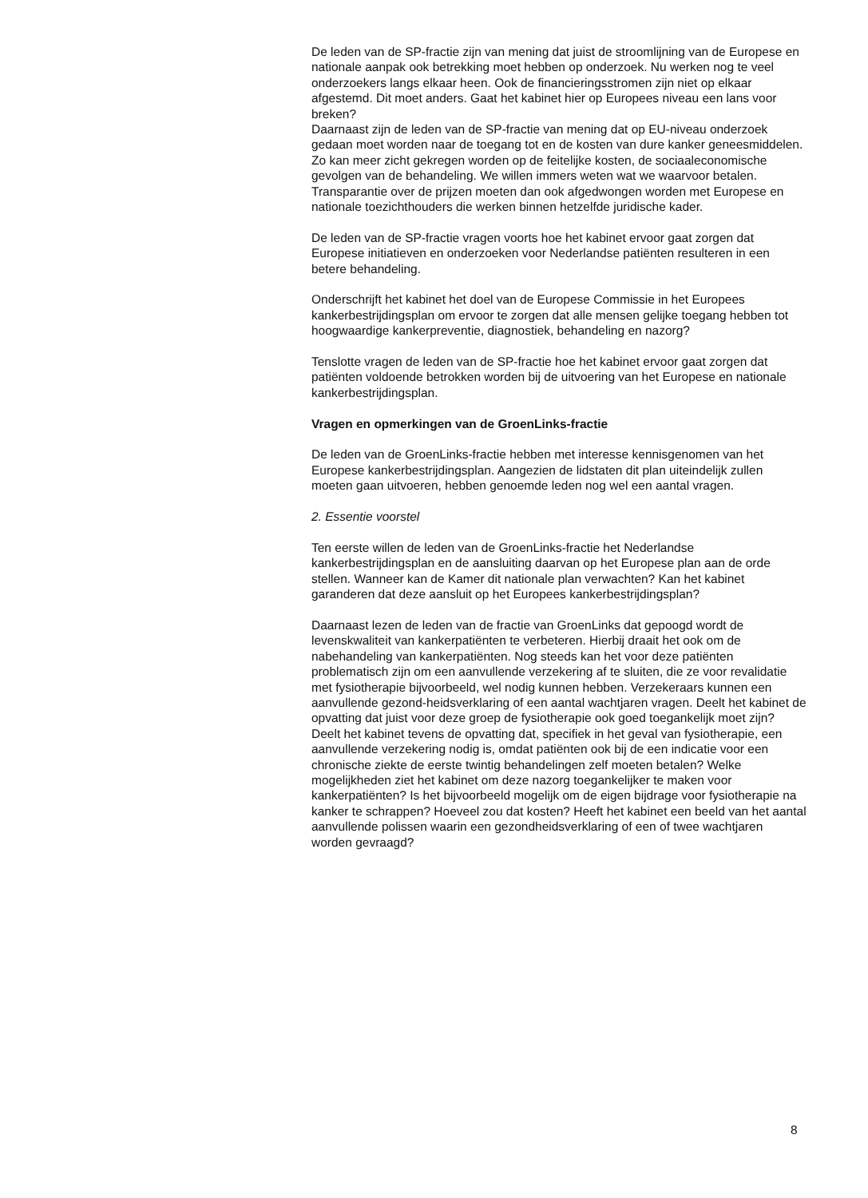De leden van de SP-fractie zijn van mening dat juist de stroomlijning van de Europese en nationale aanpak ook betrekking moet hebben op onderzoek. Nu werken nog te veel onderzoekers langs elkaar heen. Ook de financieringsstromen zijn niet op elkaar afgestemd. Dit moet anders. Gaat het kabinet hier op Europees niveau een lans voor breken?
Daarnaast zijn de leden van de SP-fractie van mening dat op EU-niveau onderzoek gedaan moet worden naar de toegang tot en de kosten van dure kanker geneesmiddelen. Zo kan meer zicht gekregen worden op de feitelijke kosten, de sociaaleconomische gevolgen van de behandeling. We willen immers weten wat we waarvoor betalen. Transparantie over de prijzen moeten dan ook afgedwongen worden met Europese en nationale toezichthouders die werken binnen hetzelfde juridische kader.
De leden van de SP-fractie vragen voorts hoe het kabinet ervoor gaat zorgen dat Europese initiatieven en onderzoeken voor Nederlandse patiënten resulteren in een betere behandeling.
Onderschrijft het kabinet het doel van de Europese Commissie in het Europees kankerbestrijdingsplan om ervoor te zorgen dat alle mensen gelijke toegang hebben tot hoogwaardige kankerpreventie, diagnostiek, behandeling en nazorg?
Tenslotte vragen de leden van de SP-fractie hoe het kabinet ervoor gaat zorgen dat patiënten voldoende betrokken worden bij de uitvoering van het Europese en nationale kankerbestrijdingsplan.
Vragen en opmerkingen van de GroenLinks-fractie
De leden van de GroenLinks-fractie hebben met interesse kennisgenomen van het Europese kankerbestrijdingsplan. Aangezien de lidstaten dit plan uiteindelijk zullen moeten gaan uitvoeren, hebben genoemde leden nog wel een aantal vragen.
2. Essentie voorstel
Ten eerste willen de leden van de GroenLinks-fractie het Nederlandse kankerbestrijdingsplan en de aansluiting daarvan op het Europese plan aan de orde stellen. Wanneer kan de Kamer dit nationale plan verwachten? Kan het kabinet garanderen dat deze aansluit op het Europees kankerbestrijdingsplan?
Daarnaast lezen de leden van de fractie van GroenLinks dat gepoogd wordt de levenskwaliteit van kankerpatiënten te verbeteren. Hierbij draait het ook om de nabehandeling van kankerpatiënten. Nog steeds kan het voor deze patiënten problematisch zijn om een aanvullende verzekering af te sluiten, die ze voor revalidatie met fysiotherapie bijvoorbeeld, wel nodig kunnen hebben. Verzekeraars kunnen een aanvullende gezond-heidsverklaring of een aantal wachtjaren vragen. Deelt het kabinet de opvatting dat juist voor deze groep de fysiotherapie ook goed toegankelijk moet zijn? Deelt het kabinet tevens de opvatting dat, specifiek in het geval van fysiotherapie, een aanvullende verzekering nodig is, omdat patiënten ook bij de een indicatie voor een chronische ziekte de eerste twintig behandelingen zelf moeten betalen? Welke mogelijkheden ziet het kabinet om deze nazorg toegankelijker te maken voor kankerpatiënten? Is het bijvoorbeeld mogelijk om de eigen bijdrage voor fysiotherapie na kanker te schrappen? Hoeveel zou dat kosten? Heeft het kabinet een beeld van het aantal aanvullende polissen waarin een gezondheidsverklaring of een of twee wachtjaren worden gevraagd?
8